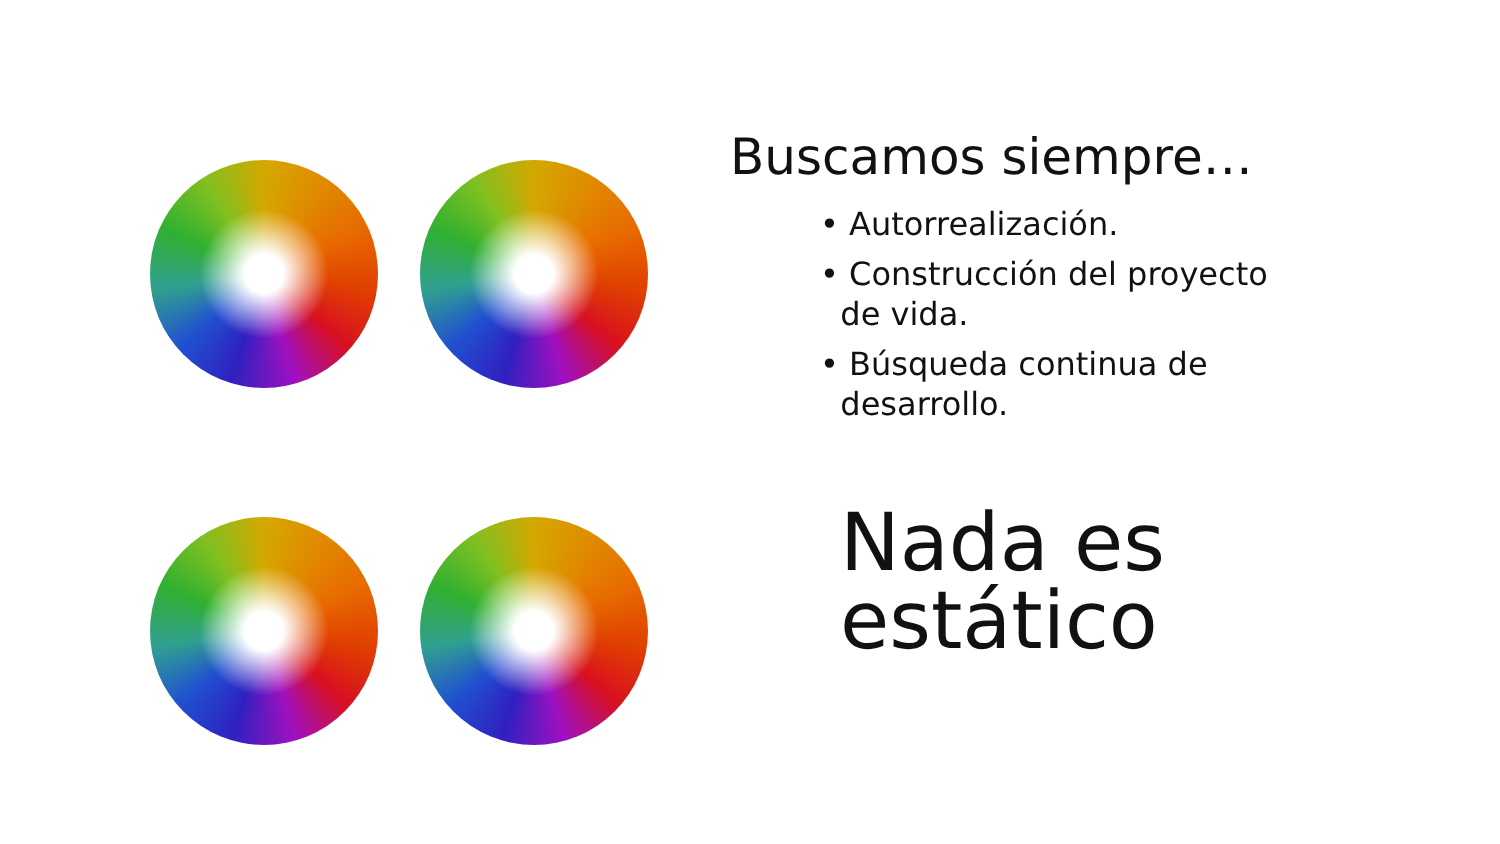Buscamos siempre…
• Autorrealización.
• Construcción del proyecto
de vida.
• Búsqueda continua de
desarrollo.
Nada es
estático